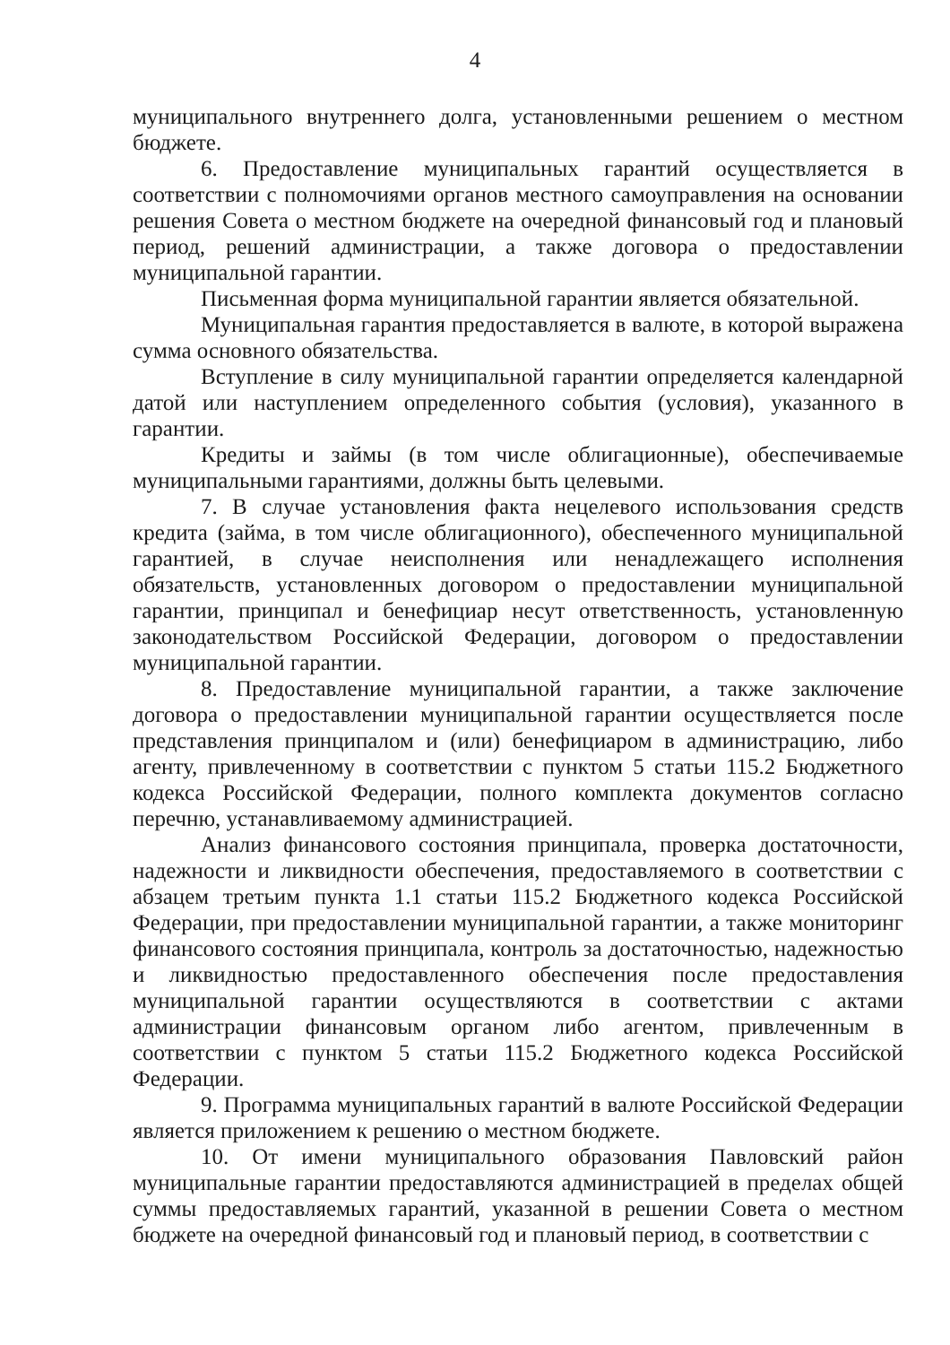4
муниципального внутреннего долга, установленными решением о местном бюджете.
6. Предоставление муниципальных гарантий осуществляется в соответствии с полномочиями органов местного самоуправления на основании решения Совета о местном бюджете на очередной финансовый год и плановый период, решений администрации, а также договора о предоставлении муниципальной гарантии.
Письменная форма муниципальной гарантии является обязательной.
Муниципальная гарантия предоставляется в валюте, в которой выражена сумма основного обязательства.
Вступление в силу муниципальной гарантии определяется календарной датой или наступлением определенного события (условия), указанного в гарантии.
Кредиты и займы (в том числе облигационные), обеспечиваемые муниципальными гарантиями, должны быть целевыми.
7. В случае установления факта нецелевого использования средств кредита (займа, в том числе облигационного), обеспеченного муниципальной гарантией, в случае неисполнения или ненадлежащего исполнения обязательств, установленных договором о предоставлении муниципальной гарантии, принципал и бенефициар несут ответственность, установленную законодательством Российской Федерации, договором о предоставлении муниципальной гарантии.
8. Предоставление муниципальной гарантии, а также заключение договора о предоставлении муниципальной гарантии осуществляется после представления принципалом и (или) бенефициаром в администрацию, либо агенту, привлеченному в соответствии с пунктом 5 статьи 115.2 Бюджетного кодекса Российской Федерации, полного комплекта документов согласно перечню, устанавливаемому администрацией.
Анализ финансового состояния принципала, проверка достаточности, надежности и ликвидности обеспечения, предоставляемого в соответствии с абзацем третьим пункта 1.1 статьи 115.2 Бюджетного кодекса Российской Федерации, при предоставлении муниципальной гарантии, а также мониторинг финансового состояния принципала, контроль за достаточностью, надежностью и ликвидностью предоставленного обеспечения после предоставления муниципальной гарантии осуществляются в соответствии с актами администрации финансовым органом либо агентом, привлеченным в соответствии с пунктом 5 статьи 115.2 Бюджетного кодекса Российской Федерации.
9. Программа муниципальных гарантий в валюте Российской Федерации является приложением к решению о местном бюджете.
10. От имени муниципального образования Павловский район муниципальные гарантии предоставляются администрацией в пределах общей суммы предоставляемых гарантий, указанной в решении Совета о местном бюджете на очередной финансовый год и плановый период, в соответствии с